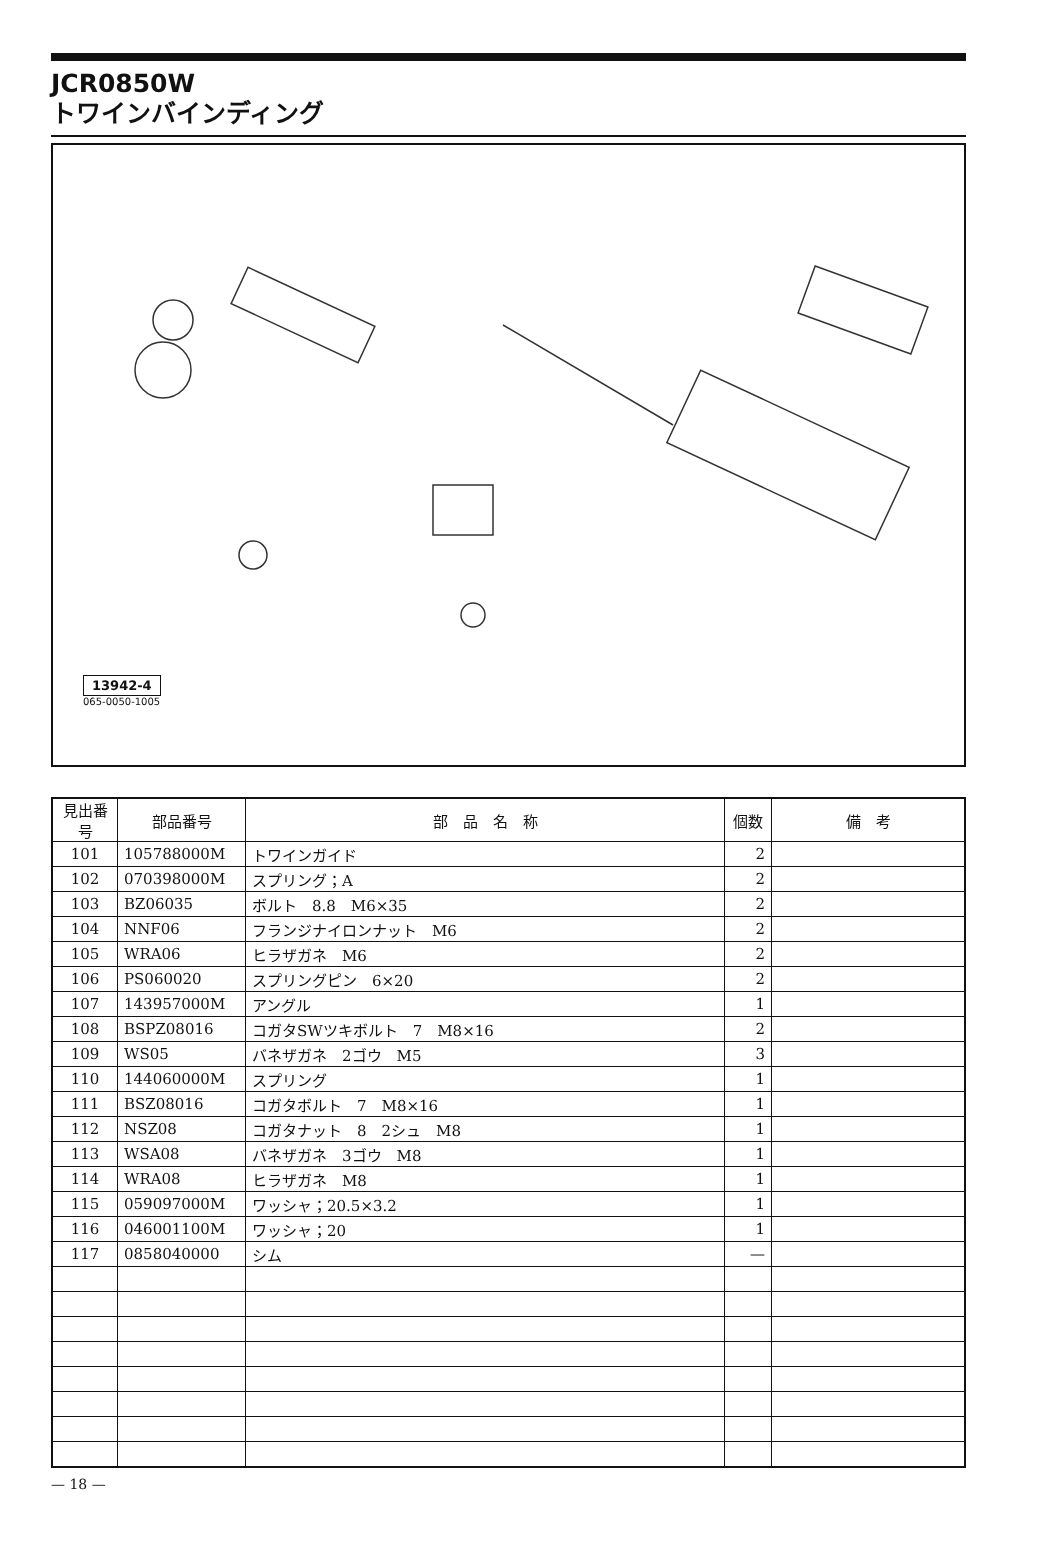JCR0850W
トワインバインディング
13942-4
065-0050-1005
| 見出番号 | 部品番号 | 部 品 名 称 | 個数 | 備 考 |
| --- | --- | --- | --- | --- |
| 101 | 105788000M | トワインガイド | 2 | |
| 102 | 070398000M | スプリング；A | 2 | |
| 103 | BZ06035 | ボルト 8.8 M6×35 | 2 | |
| 104 | NNF06 | フランジナイロンナット M6 | 2 | |
| 105 | WRA06 | ヒラザガネ M6 | 2 | |
| 106 | PS060020 | スプリングピン 6×20 | 2 | |
| 107 | 143957000M | アングル | 1 | |
| 108 | BSPZ08016 | コガタSWツキボルト 7 M8×16 | 2 | |
| 109 | WS05 | バネザガネ 2ゴウ M5 | 3 | |
| 110 | 144060000M | スプリング | 1 | |
| 111 | BSZ08016 | コガタボルト 7 M8×16 | 1 | |
| 112 | NSZ08 | コガタナット 8 2シュ M8 | 1 | |
| 113 | WSA08 | バネザガネ 3ゴウ M8 | 1 | |
| 114 | WRA08 | ヒラザガネ M8 | 1 | |
| 115 | 059097000M | ワッシャ；20.5×3.2 | 1 | |
| 116 | 046001100M | ワッシャ；20 | 1 | |
| 117 | 0858040000 | シム | — | |
— 18 —